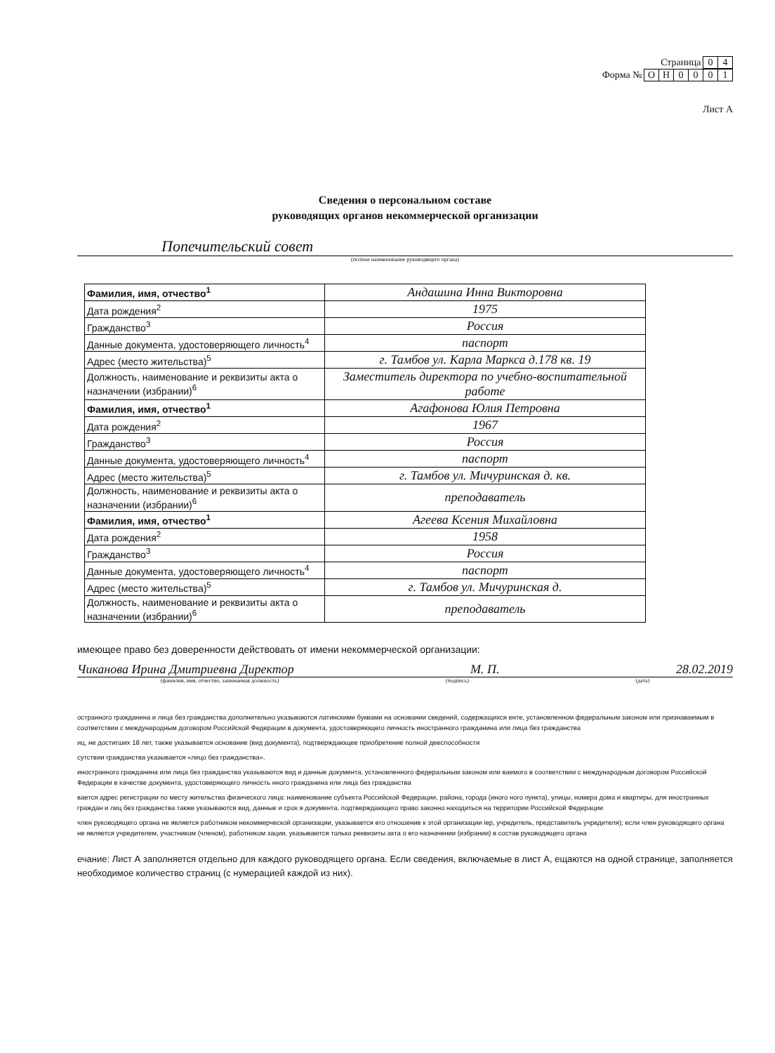Страница 0 4
Форма № ОН 0001
Лист А
Сведения о персональном составе
руководящих органов некоммерческой организации
Попечительский совет
(полное наименование руководящего органа)
| Фамилия, имя, отчество<sup>1</sup> | Андашина Инна Викторовна |
| Дата рождения<sup>2</sup> | 1975 |
| Гражданство<sup>3</sup> | Россия |
| Данные документа, удостоверяющего личность<sup>4</sup> | паспорт |
| Адрес (место жительства)<sup>5</sup> | г. Тамбов ул. Карла Маркса д.178 кв. 19 |
| Должность, наименование и реквизиты акта о назначении (избрании)<sup>6</sup> | Заместитель директора по учебно-воспитательной работе |
| Фамилия, имя, отчество<sup>1</sup> | Агафонова Юлия Петровна |
| Дата рождения<sup>2</sup> | 1967 |
| Гражданство<sup>3</sup> | Россия |
| Данные документа, удостоверяющего личность<sup>4</sup> | паспорт |
| Адрес (место жительства)<sup>5</sup> | г. Тамбов ул. Мичуринская д. кв. |
| Должность, наименование и реквизиты акта о назначении (избрании)<sup>6</sup> | преподаватель |
| Фамилия, имя, отчество<sup>1</sup> | Агеева Ксения Михайловна |
| Дата рождения<sup>2</sup> | 1958 |
| Гражданство<sup>3</sup> | Россия |
| Данные документа, удостоверяющего личность<sup>4</sup> | паспорт |
| Адрес (место жительства)<sup>5</sup> | г. Тамбов ул. Мичуринская д. |
| Должность, наименование и реквизиты акта о назначении (избрании)<sup>6</sup> | преподаватель |
имеющее право без доверенности действовать от имени некоммерческой организации:
Чиканова Ирина Дмитриевна Директор М. П. 28.02.2019
(фамилия, имя, отчество, занимаемая должность) (подпись) (дата)
остранного гражданина и лица без гражданства дополнительно указываются латинскими буквами на основании сведений, содержащихся енте, установленном федеральным законом или признаваемым в соответствии с международным договором Российской Федерации в документа, удостоверяющего личность иностранного гражданина или лица без гражданства
иц, не достигших 18 лет, также указывается основание (вид документа), подтверждающее приобретение полной дееспособности
сутствии гражданства указывается «лицо без гражданства».
иностранного гражданина или лица без гражданства указываются вид и данные документа, установленного федеральным законом или ваемого в соответствии с международным договором Российской Федерации в качестве документа, удостоверяющего личность нного гражданина или лица без гражданства
вается адрес регистрации по месту жительства физического лица: наименование субъекта Российской Федерации, района, города (иного ного пункта), улицы, номера дома и квартиры, для иностранных граждан и лиц без гражданства также указываются вид, данные и срок я документа, подтверждающего право законно находиться на территории Российской Федерации
член руководящего органа не является работником некоммерческой организации, указывается его отношение к этой организации іер, учредитель, представитель учредителя); если член руководящего органа не является учредителем, участником (членом), работником зации, указываются только реквизиты акта о его назначении (избрании) в состав руководящего органа
ечание: Лист А заполняется отдельно для каждого руководящего органа. Если сведения, включаемые в лист А, ещаются на одной странице, заполняется необходимое количество страниц (с нумерацией каждой из них).